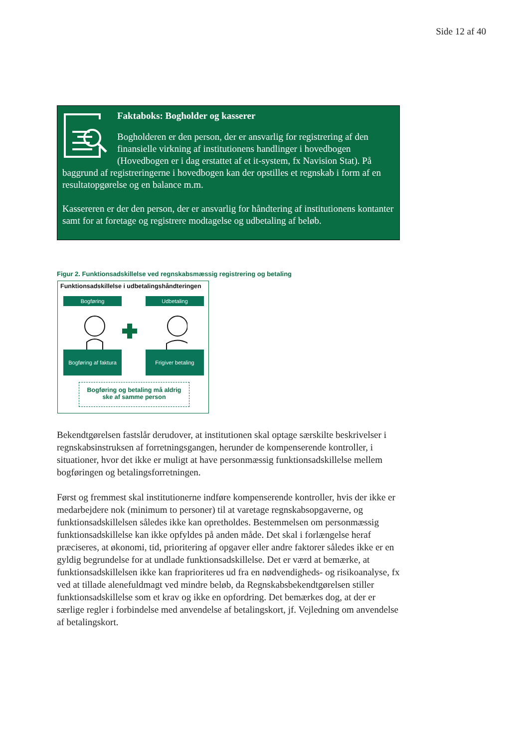Side 12 af 40
Faktaboks: Bogholder og kasserer
Bogholderen er den person, der er ansvarlig for registrering af den finansielle virkning af institutionens handlinger i hovedbogen (Hovedbogen er i dag erstattet af et it-system, fx Navision Stat). På baggrund af registreringerne i hovedbogen kan der opstilles et regnskab i form af en resultatopgørelse og en balance m.m.
Kassereren er der den person, der er ansvarlig for håndtering af institutionens kontanter samt for at foretage og registrere modtagelse og udbetaling af beløb.
Figur 2. Funktionsadskillelse ved regnskabsmæssig registrering og betaling
Funktionsadskillelse i udbetalingshåndteringen
Bogføring Udbetaling
Bogføring af faktura
Frigiver betaling
Bogføring og betaling må aldrig
ske af samme person
Bekendtgørelsen fastslår derudover, at institutionen skal optage særskilte beskrivelser i regnskabsinstruksen af forretningsgangen, herunder de kompenserende kontroller, i situationer, hvor det ikke er muligt at have personmæssig funktionsadskillelse mellem bogføringen og betalingsforretningen.
Først og fremmest skal institutionerne indføre kompenserende kontroller, hvis der ikke er medarbejdere nok (minimum to personer) til at varetage regnskabsopgaverne, og funktionsadskillelsen således ikke kan opretholdes. Bestemmelsen om personmæssig funktionsadskillelse kan ikke opfyldes på anden måde. Det skal i forlængelse heraf præciseres, at økonomi, tid, prioritering af opgaver eller andre faktorer således ikke er en gyldig begrundelse for at undlade funktionsadskillelse. Det er værd at bemærke, at funktionsadskillelsen ikke kan fraprioriteres ud fra en nødvendigheds- og risikoanalyse, fx ved at tillade alenefuldmagt ved mindre beløb, da Regnskabsbekendtgørelsen stiller funktionsadskillelse som et krav og ikke en opfordring. Det bemærkes dog, at der er særlige regler i forbindelse med anvendelse af betalingskort, jf. Vejledning om anvendelse af betalingskort.